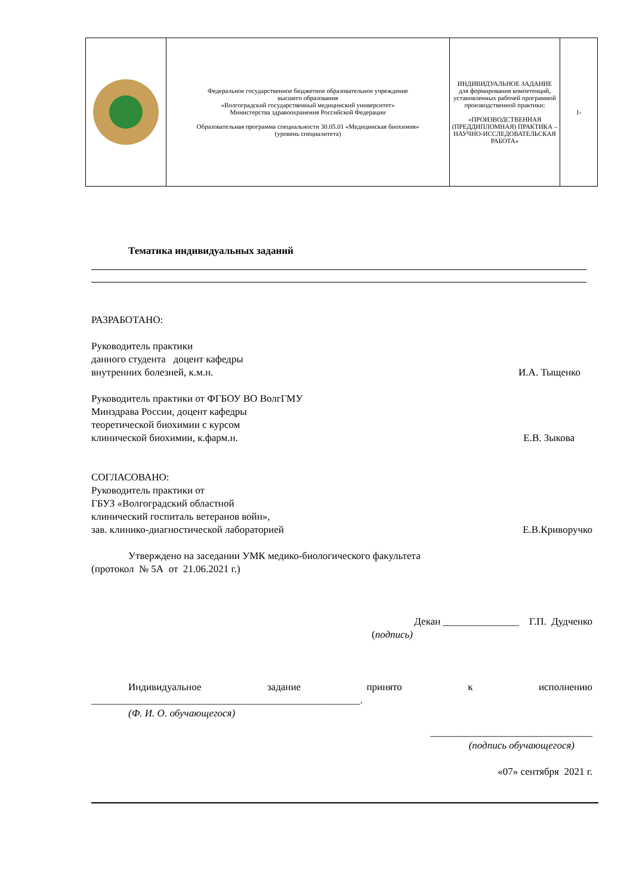| | Федеральное государственное бюджетное образовательное учреждение высшего образования «Волгоградский государственный медицинский университет» Министерства здравоохранения Российской Федерации Образовательная программа специальности 30.05.01 «Медицинская биохимия» (уровень специалитета) | ИНДИВИДУАЛЬНОЕ ЗАДАНИЕ для формирования компетенций, установленных рабочей программой производственной практики: «ПРОИЗВОДСТВЕННАЯ (ПРЕДДИПЛОМНАЯ) ПРАКТИКА – НАУЧНО-ИССЛЕДОВАТЕЛЬСКАЯ РАБОТА» | 1- |
Тематика индивидуальных заданий
РАЗРАБОТАНО:
Руководитель практики
данного студента доцент кафедры
внутренних болезней, к.м.н. И.А. Тыщенко
Руководитель практики от ФГБОУ ВО ВолгГМУ
Минздрава России, доцент кафедры
теоретической биохимии с курсом
клинической биохимии, к.фарм.н. Е.В. Зыкова
СОГЛАСОВАНО:
Руководитель практики от
ГБУЗ «Волгоградский областной
клинический госпиталь ветеранов войн»,
зав. клинико-диагностической лабораторией Е.В.Криворучко
Утверждено на заседании УМК медико-биологического факультета
(протокол № 5А от 21.06.2021 г.)
Декан _______________ Г.П. Дудченко
(подпись)
Индивидуальное задание принято к исполнению
_____________________________________________________.
(Ф. И. О. обучающегося)
________________________________
(подпись обучающегося)
«07» сентября 2021 г.